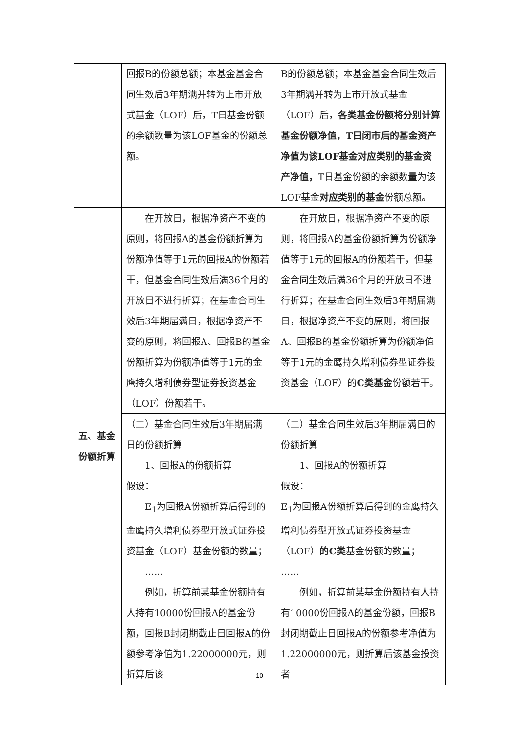| | 回报B的份额总额；本基金基金合同生效后3年期满并转为上市开放式基金（LOF）后，T日基金份额的余额数量为该LOF基金的份额总额。 | B的份额总额；本基金基金合同生效后3年期满并转为上市开放式基金（LOF）后， 各类基金份额将分别计算基金份额净值，T日闭市后的基金资产净值为该LOF基金对应类别的基金资产净值， T日基金份额的余额数量为该LOF基金 对应类别的基金 份额总额。 |
| 五、基金份额折算 | 在开放日，根据净资产不变的原则，将回报A的基金份额折算为份额净值等于1元的回报A的份额若干，但基金合同生效后满36个月的开放日不进行折算；在基金合同生效后3年期届满日，根据净资产不变的原则，将回报A、回报B的基金份额折算为份额净值等于1元的金鹰持久增利债券型证券投资基金（LOF）份额若干。 | 在开放日，根据净资产不变的原则，将回报A的基金份额折算为份额净值等于1元的回报A的份额若干，但基金合同生效后满36个月的开放日不进行折算；在基金合同生效后3年期届满日，根据净资产不变的原则，将回报A、回报B的基金份额折算为份额净值等于1元的金鹰持久增利债券型证券投资基金（LOF）的 C类基金 份额若干。 |
| | （二）基金合同生效后3年期届满日的份额折算 1、回报A的份额折算 假设： E<sub>1</sub>为回报A份额折算后得到的金鹰持久增利债券型开放式证券投资基金（LOF）基金份额的数量； …… 例如，折算前某基金份额持有人持有10000份回报A的基金份额，回报B封闭期截止日回报A的份额参考净值为1.22000000元，则折算后该 | （二）基金合同生效后3年期届满日的份额折算 1、回报A的份额折算 假设： E<sub>1</sub>为回报A份额折算后得到的金鹰持久增利债券型开放式证券投资基金（LOF） 的C类 基金份额的数量； …… 例如，折算前某基金份额持有人持有10000份回报A的基金份额，回报B封闭期截止日回报A的份额参考净值为1.22000000元，则折算后该基金投资者 |
10